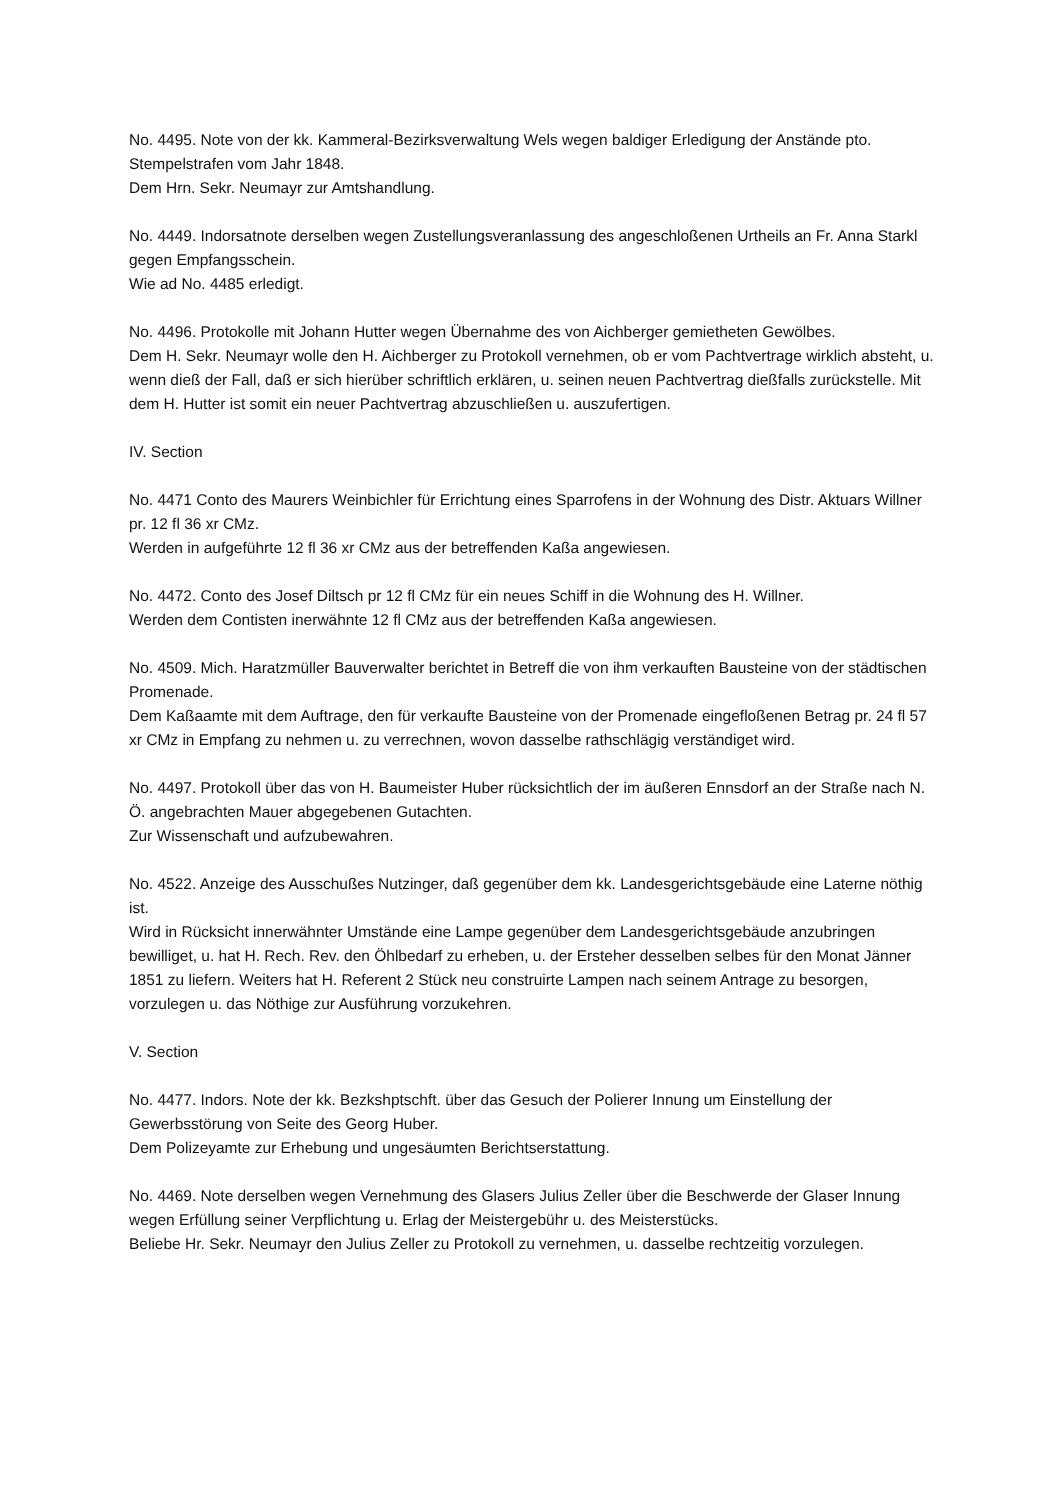No. 4495. Note von der kk. Kammeral-Bezirksverwaltung Wels wegen baldiger Erledigung der Anstände pto. Stempelstrafen vom Jahr 1848.
Dem Hrn. Sekr. Neumayr zur Amtshandlung.
No. 4449. Indorsatnote derselben wegen Zustellungsveranlassung des angeschloßenen Urtheils an Fr. Anna Starkl gegen Empfangsschein.
Wie ad No. 4485 erledigt.
No. 4496. Protokolle mit Johann Hutter wegen Übernahme des von Aichberger gemietheten Gewölbes.
Dem H. Sekr. Neumayr wolle den H. Aichberger zu Protokoll vernehmen, ob er vom Pachtvertrage wirklich absteht, u. wenn dieß der Fall, daß er sich hierüber schriftlich erklären, u. seinen neuen Pachtvertrag dießfalls zurückstelle. Mit dem H. Hutter ist somit ein neuer Pachtvertrag abzuschließen u. auszufertigen.
IV. Section
No. 4471 Conto des Maurers Weinbichler für Errichtung eines Sparrofens in der Wohnung des Distr. Aktuars Willner pr. 12 fl 36 xr CMz.
Werden in aufgeführte 12 fl 36 xr CMz aus der betreffenden Kaßa angewiesen.
No. 4472. Conto des Josef Diltsch pr 12 fl CMz für ein neues Schiff in die Wohnung des H. Willner.
Werden dem Contisten inerwähnte 12 fl CMz aus der betreffenden Kaßa angewiesen.
No. 4509. Mich. Haratzmüller Bauverwalter berichtet in Betreff die von ihm verkauften Bausteine von der städtischen Promenade.
Dem Kaßaamte mit dem Auftrage, den für verkaufte Bausteine von der Promenade eingefloßenen Betrag pr. 24 fl 57 xr CMz in Empfang zu nehmen u. zu verrechnen, wovon dasselbe rathschlägig verständiget wird.
No. 4497. Protokoll über das von H. Baumeister Huber rücksichtlich der im äußeren Ennsdorf an der Straße nach N. Ö. angebrachten Mauer abgegebenen Gutachten.
Zur Wissenschaft und aufzubewahren.
No. 4522. Anzeige des Ausschußes Nutzinger, daß gegenüber dem kk. Landesgerichtsgebäude eine Laterne nöthig ist.
Wird in Rücksicht innerwähnter Umstände eine Lampe gegenüber dem Landesgerichtsgebäude anzubringen bewilliget, u. hat H. Rech. Rev. den Öhlbedarf zu erheben, u. der Ersteher desselben selbes für den Monat Jänner 1851 zu liefern. Weiters hat H. Referent 2 Stück neu construirte Lampen nach seinem Antrage zu besorgen, vorzulegen u. das Nöthige zur Ausführung vorzukehren.
V. Section
No. 4477. Indors. Note der kk. Bezkshptschft. über das Gesuch der Polierer Innung um Einstellung der Gewerbsstörung von Seite des Georg Huber.
Dem Polizeyamte zur Erhebung und ungesäumten Berichtserstattung.
No. 4469. Note derselben wegen Vernehmung des Glasers Julius Zeller über die Beschwerde der Glaser Innung wegen Erfüllung seiner Verpflichtung u. Erlag der Meistergebühr u. des Meisterstücks.
Beliebe Hr. Sekr. Neumayr den Julius Zeller zu Protokoll zu vernehmen, u. dasselbe rechtzeitig vorzulegen.